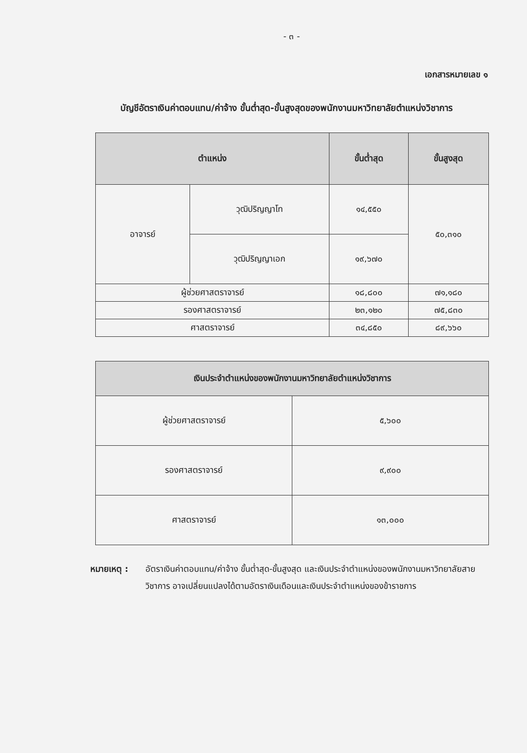- ๓ -
เอกสารหมายเลข ๑
บัญชีอัตราเงินค่าตอบแทน/ค่าจ้าง ขั้นต่ำสุด-ขั้นสูงสุดของพนักงานมหาวิทยาลัยตำแหน่งวิชาการ
| ตำแหน่ง | | ขั้นต่ำสุด | ขั้นสูงสุด |
| --- | --- | --- | --- |
| อาจารย์ | วุฒิปริญญาโท | ๑๔,๕๕๐ | ๕๐,๓๑๐ |
| | วุฒิปริญญาเอก | ๑๙,๖๗๐ | |
| ผู้ช่วยศาสตราจารย์ | | ๑๘,๘๐๐ | ๗๑,๑๘๐ |
| รองศาสตราจารย์ | | ๒๓,๑๒๐ | ๗๕,๘๓๐ |
| ศาสตราจารย์ | | ๓๔,๘๕๐ | ๘๙,๖๖๐ |
| เงินประจำตำแหน่งของพนักงานมหาวิทยาลัยตำแหน่งวิชาการ | |
| --- | --- |
| ผู้ช่วยศาสตราจารย์ | ๕,๖๐๐ |
| รองศาสตราจารย์ | ๙,๙๐๐ |
| ศาสตราจารย์ | ๑๓,๐๐๐ |
หมายเหตุ : อัตราเงินค่าตอบแทน/ค่าจ้าง ขั้นต่ำสุด-ขั้นสูงสุด และเงินประจำตำแหน่งของพนักงานมหาวิทยาลัยสายวิชาการ อาจเปลี่ยนแปลงได้ตามอัตราเงินเดือนและเงินประจำตำแหน่งของข้าราชการ